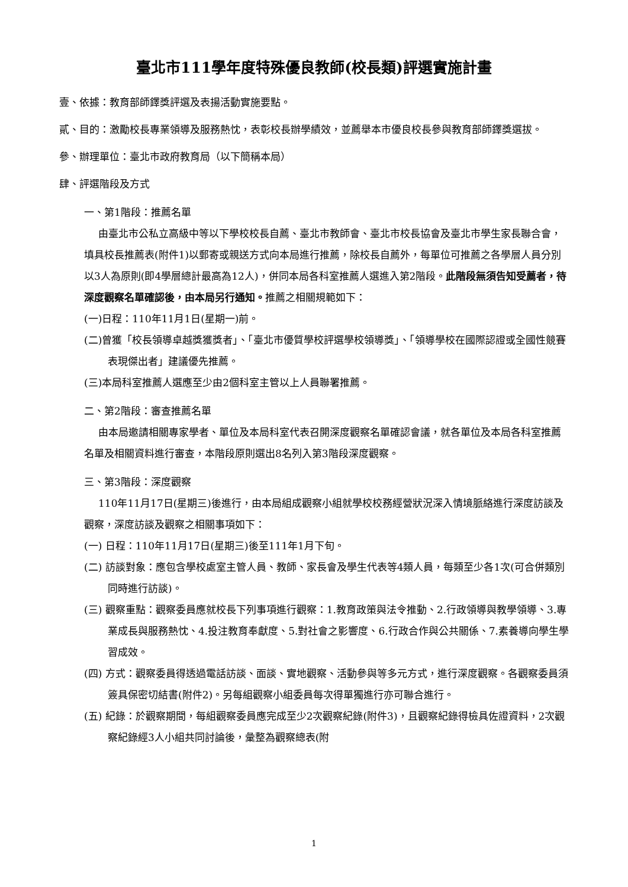臺北市111學年度特殊優良教師(校長類)評選實施計畫
壹、依據：教育部師鐸獎評選及表揚活動實施要點。
貳、目的：激勵校長專業領導及服務熱忱，表彰校長辦學績效，並薦舉本市優良校長參與教育部師鐸獎選拔。
參、辦理單位：臺北市政府教育局（以下簡稱本局）
肆、評選階段及方式
一、第1階段：推薦名單
由臺北市公私立高級中等以下學校校長自薦、臺北市教師會、臺北市校長協會及臺北市學生家長聯合會，填具校長推薦表(附件1)以郵寄或親送方式向本局進行推薦，除校長自薦外，每單位可推薦之各學層人員分別以3人為原則(即4學層總計最高為12人)，併同本局各科室推薦人選進入第2階段。此階段無須告知受薦者，待深度觀察名單確認後，由本局另行通知。推薦之相關規範如下：
(一)日程：110年11月1日(星期一)前。
(二)曾獲「校長領導卓越獎獲獎者」、「臺北市優質學校評選學校領導獎」、「領導學校在國際認證或全國性競賽表現傑出者」建議優先推薦。
(三)本局科室推薦人選應至少由2個科室主管以上人員聯署推薦。
二、第2階段：審查推薦名單
由本局邀請相關專家學者、單位及本局科室代表召開深度觀察名單確認會議，就各單位及本局各科室推薦名單及相關資料進行審查，本階段原則選出8名列入第3階段深度觀察。
三、第3階段：深度觀察
110年11月17日(星期三)後進行，由本局組成觀察小組就學校校務經營狀況深入情境脈絡進行深度訪談及觀察，深度訪談及觀察之相關事項如下：
(一) 日程：110年11月17日(星期三)後至111年1月下旬。
(二) 訪談對象：應包含學校處室主管人員、教師、家長會及學生代表等4類人員，每類至少各1次(可合併類別同時進行訪談)。
(三) 觀察重點：觀察委員應就校長下列事項進行觀察：1.教育政策與法令推動、2.行政領導與教學領導、3.專業成長與服務熱忱、4.投注教育奉獻度、5.對社會之影響度、6.行政合作與公共關係、7.素養導向學生學習成效。
(四) 方式：觀察委員得透過電話訪談、面談、實地觀察、活動參與等多元方式，進行深度觀察。各觀察委員須簽具保密切結書(附件2)。另每組觀察小組委員每次得單獨進行亦可聯合進行。
(五) 紀錄：於觀察期間，每組觀察委員應完成至少2次觀察紀錄(附件3)，且觀察紀錄得檢具佐證資料，2次觀察紀錄經3人小組共同討論後，彙整為觀察總表(附
1